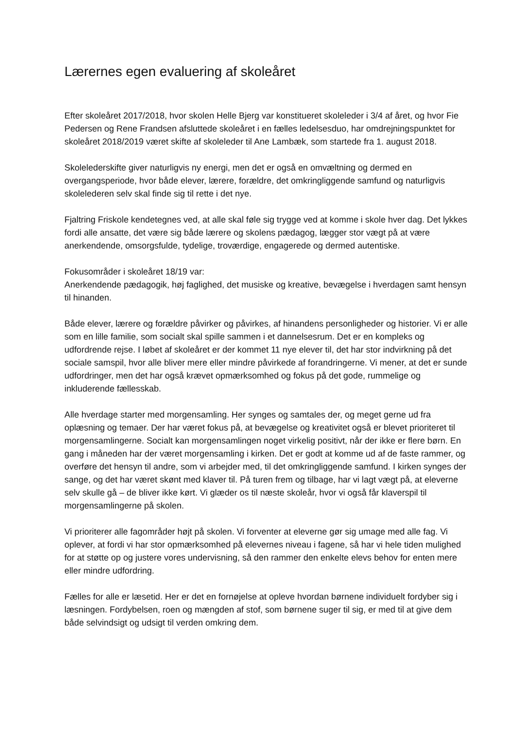Lærernes egen evaluering af skoleåret
Efter skoleåret 2017/2018, hvor skolen Helle Bjerg var konstitueret skoleleder i 3/4 af året, og hvor Fie Pedersen og Rene Frandsen afsluttede skoleåret i en fælles ledelsesduo, har omdrejningspunktet for skoleåret 2018/2019 været skifte af skoleleder til Ane Lambæk, som startede fra 1. august 2018.
Skolelederskifte giver naturligvis ny energi, men det er også en omvæltning og dermed en overgangsperiode, hvor både elever, lærere, forældre, det omkringliggende samfund og naturligvis skolelederen selv skal finde sig til rette i det nye.
Fjaltring Friskole kendetegnes ved, at alle skal føle sig trygge ved at komme i skole hver dag. Det lykkes fordi alle ansatte, det være sig både lærere og skolens pædagog, lægger stor vægt på at være anerkendende, omsorgsfulde, tydelige, troværdige, engagerede og dermed autentiske.
Fokusområder i skoleåret 18/19 var:
Anerkendende pædagogik, høj faglighed, det musiske og kreative, bevægelse i hverdagen samt hensyn til hinanden.
Både elever, lærere og forældre påvirker og påvirkes, af hinandens personligheder og historier. Vi er alle som en lille familie, som socialt skal spille sammen i et dannelsesrum. Det er en kompleks og udfordrende rejse. I løbet af skoleåret er der kommet 11 nye elever til, det har stor indvirkning på det sociale samspil, hvor alle bliver mere eller mindre påvirkede af forandringerne. Vi mener, at det er sunde udfordringer, men det har også krævet opmærksomhed og fokus på det gode, rummelige og inkluderende fællesskab.
Alle hverdage starter med morgensamling. Her synges og samtales der, og meget gerne ud fra oplæsning og temaer. Der har været fokus på, at bevægelse og kreativitet også er blevet prioriteret til morgensamlingerne. Socialt kan morgensamlingen noget virkelig positivt, når der ikke er flere børn. En gang i måneden har der været morgensamling i kirken. Det er godt at komme ud af de faste rammer, og overføre det hensyn til andre, som vi arbejder med, til det omkringliggende samfund. I kirken synges der sange, og det har været skønt med klaver til. På turen frem og tilbage, har vi lagt vægt på, at eleverne selv skulle gå – de bliver ikke kørt. Vi glæder os til næste skoleår, hvor vi også får klaverspil til morgensamlingerne på skolen.
Vi prioriterer alle fagområder højt på skolen. Vi forventer at eleverne gør sig umage med alle fag. Vi oplever, at fordi vi har stor opmærksomhed på elevernes niveau i fagene, så har vi hele tiden mulighed for at støtte op og justere vores undervisning, så den rammer den enkelte elevs behov for enten mere eller mindre udfordring.
Fælles for alle er læsetid. Her er det en fornøjelse at opleve hvordan børnene individuelt fordyber sig i læsningen. Fordybelsen, roen og mængden af stof, som børnene suger til sig, er med til at give dem både selvindsigt og udsigt til verden omkring dem.